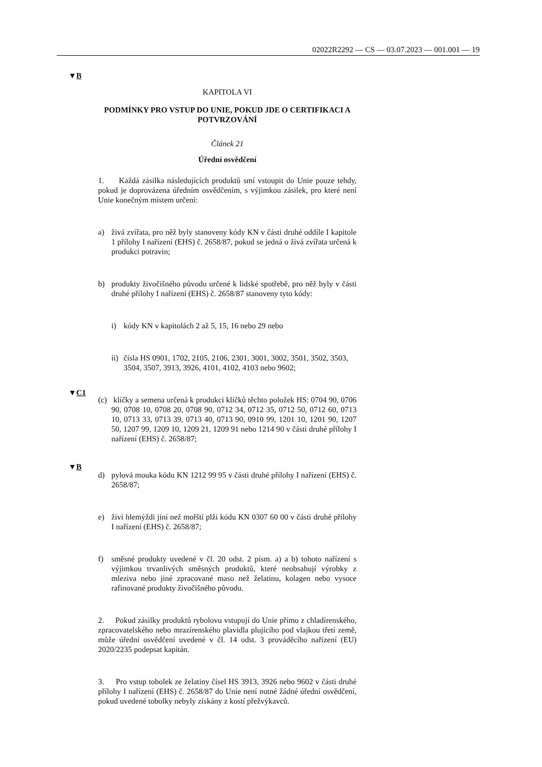02022R2292 — CS — 03.07.2023 — 001.001 — 19
▼B
KAPITOLA VI
PODMÍNKY PRO VSTUP DO UNIE, POKUD JDE O CERTIFIKACI A POTVRZOVÁNÍ
Článek 21
Úřední osvědčení
1. Každá zásilka následujících produktů smí vstoupit do Unie pouze tehdy, pokud je doprovázena úředním osvědčením, s výjimkou zásilek, pro které není Unie konečným místem určení:
a) živá zvířata, pro něž byly stanoveny kódy KN v části druhé oddíle I kapitole 1 přílohy I nařízení (EHS) č. 2658/87, pokud se jedná o živá zvířata určená k produkci potravin;
b) produkty živočišného původu určené k lidské spotřebě, pro něž byly v části druhé přílohy I nařízení (EHS) č. 2658/87 stanoveny tyto kódy:
i) kódy KN v kapitolách 2 až 5, 15, 16 nebo 29 nebo
ii) čísla HS 0901, 1702, 2105, 2106, 2301, 3001, 3002, 3501, 3502, 3503, 3504, 3507, 3913, 3926, 4101, 4102, 4103 nebo 9602;
▼C1
(c) klíčky a semena určená k produkci klíčků těchto položek HS: 0704 90, 0706 90, 0708 10, 0708 20, 0708 90, 0712 34, 0712 35, 0712 50, 0712 60, 0713 10, 0713 33, 0713 39, 0713 40, 0713 90, 0910 99, 1201 10, 1201 90, 1207 50, 1207 99, 1209 10, 1209 21, 1209 91 nebo 1214 90 v části druhé přílohy I nařízení (EHS) č. 2658/87;
▼B
d) pylová mouka kódu KN 1212 99 95 v části druhé přílohy I nařízení (EHS) č. 2658/87;
e) živí hlemýždi jiní než mořští plži kódu KN 0307 60 00 v části druhé přílohy I nařízení (EHS) č. 2658/87;
f) směsné produkty uvedené v čl. 20 odst. 2 písm. a) a b) tohoto nařízení s výjimkou trvanlivých směsných produktů, které neobsahují výrobky z mleziva nebo jiné zpracované maso než želatinu, kolagen nebo vysoce rafinované produkty živočišného původu.
2. Pokud zásilky produktů rybolovu vstupují do Unie přímo z chladírenského, zpracovatelského nebo mrazírenského plavidla plujícího pod vlajkou třetí země, může úřední osvědčení uvedené v čl. 14 odst. 3 prováděcího nařízení (EU) 2020/2235 podepsat kapitán.
3. Pro vstup tobolek ze želatiny čísel HS 3913, 3926 nebo 9602 v části druhé přílohy I nařízení (EHS) č. 2658/87 do Unie není nutné žádné úřední osvědčení, pokud uvedené tobolky nebyly získány z kostí přežvýkavců.